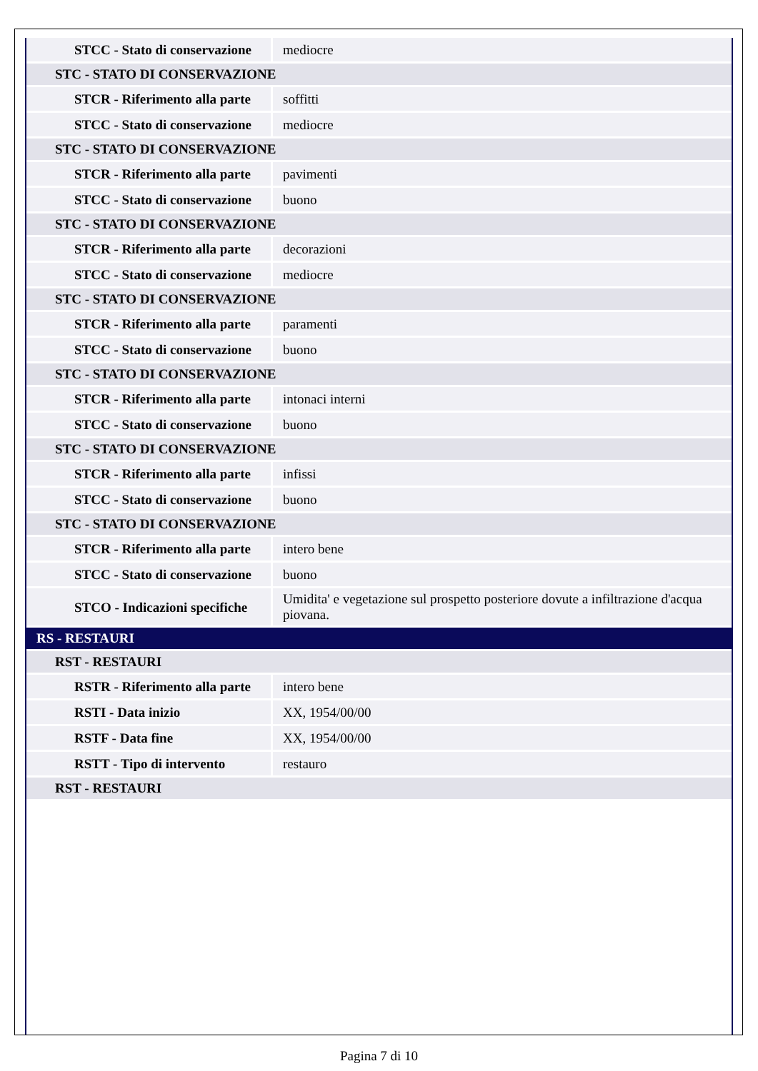| STCC - Stato di conservazione | mediocre |
| STC - STATO DI CONSERVAZIONE | |
| STCR - Riferimento alla parte | soffitti |
| STCC - Stato di conservazione | mediocre |
| STC - STATO DI CONSERVAZIONE | |
| STCR - Riferimento alla parte | pavimenti |
| STCC - Stato di conservazione | buono |
| STC - STATO DI CONSERVAZIONE | |
| STCR - Riferimento alla parte | decorazioni |
| STCC - Stato di conservazione | mediocre |
| STC - STATO DI CONSERVAZIONE | |
| STCR - Riferimento alla parte | paramenti |
| STCC - Stato di conservazione | buono |
| STC - STATO DI CONSERVAZIONE | |
| STCR - Riferimento alla parte | intonaci interni |
| STCC - Stato di conservazione | buono |
| STC - STATO DI CONSERVAZIONE | |
| STCR - Riferimento alla parte | infissi |
| STCC - Stato di conservazione | buono |
| STC - STATO DI CONSERVAZIONE | |
| STCR - Riferimento alla parte | intero bene |
| STCC - Stato di conservazione | buono |
| STCO - Indicazioni specifiche | Umidita' e vegetazione sul prospetto posteriore dovute a infiltrazione d'acqua piovana. |
| RS - RESTAURI | |
| RST - RESTAURI | |
| RSTR - Riferimento alla parte | intero bene |
| RSTI - Data inizio | XX, 1954/00/00 |
| RSTF - Data fine | XX, 1954/00/00 |
| RSTT - Tipo di intervento | restauro |
| RST - RESTAURI | |
Pagina 7 di 10